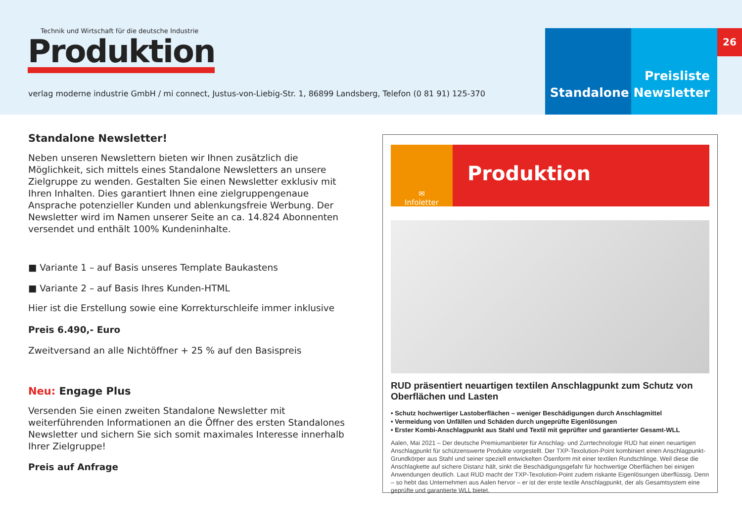Technik und Wirtschaft für die deutsche Industrie
Produktion
verlag moderne industrie GmbH / mi connect, Justus-von-Liebig-Str. 1, 86899 Landsberg, Telefon (0 81 91) 125-370
Preisliste
Standalone Newsletter
26
Standalone Newsletter!
Neben unseren Newslettern bieten wir Ihnen zusätzlich die Möglichkeit, sich mittels eines Standalone Newsletters an unsere Zielgruppe zu wenden. Gestalten Sie einen Newsletter exklusiv mit Ihren Inhalten. Dies garantiert Ihnen eine zielgruppengenaue Ansprache potenzieller Kunden und ablenkungsfreie Werbung. Der Newsletter wird im Namen unserer Seite an ca. 14.824 Abonnenten versendet und enthält 100% Kundeninhalte.
■ Variante 1 – auf Basis unseres Template Baukastens
■ Variante 2 – auf Basis Ihres Kunden-HTML
Hier ist die Erstellung sowie eine Korrekturschleife immer inklusive
Preis 6.490,- Euro
Zweitversand an alle Nichtöffner + 25 % auf den Basispreis
Neu: Engage Plus
Versenden Sie einen zweiten Standalone Newsletter mit weiterführenden Informationen an die Öffner des ersten Standalones Newsletter und sichern Sie sich somit maximales Interesse innerhalb Ihrer Zielgruppe!
Preis auf Anfrage
✉
Infoletter
Produktion
RUD präsentiert neuartigen textilen Anschlagpunkt zum Schutz von Oberflächen und Lasten
• Schutz hochwertiger Lastoberflächen – weniger Beschädigungen durch Anschlagmittel
• Vermeidung von Unfällen und Schäden durch ungeprüfte Eigenlösungen
• Erster Kombi-Anschlagpunkt aus Stahl und Textil mit geprüfter und garantierter Gesamt-WLL
Aalen, Mai 2021 – Der deutsche Premiumanbieter für Anschlag- und Zurrtechnologie RUD hat einen neuartigen Anschlagpunkt für schützenswerte Produkte vorgestellt. Der TXP-Texolution-Point kombiniert einen Anschlagpunkt-Grundkörper aus Stahl und seiner speziell entwickelten Ösenform mit einer textilen Rundschlinge. Weil diese die Anschlagkette auf sichere Distanz hält, sinkt die Beschädigungsgefahr für hochwertige Oberflächen bei einigen Anwendungen deutlich. Laut RUD macht der TXP-Texolution-Point zudem riskante Eigenlösungen überflüssig. Denn – so hebt das Unternehmen aus Aalen hervor – er ist der erste textile Anschlagpunkt, der als Gesamtsystem eine geprüfte und garantierte WLL bietet.